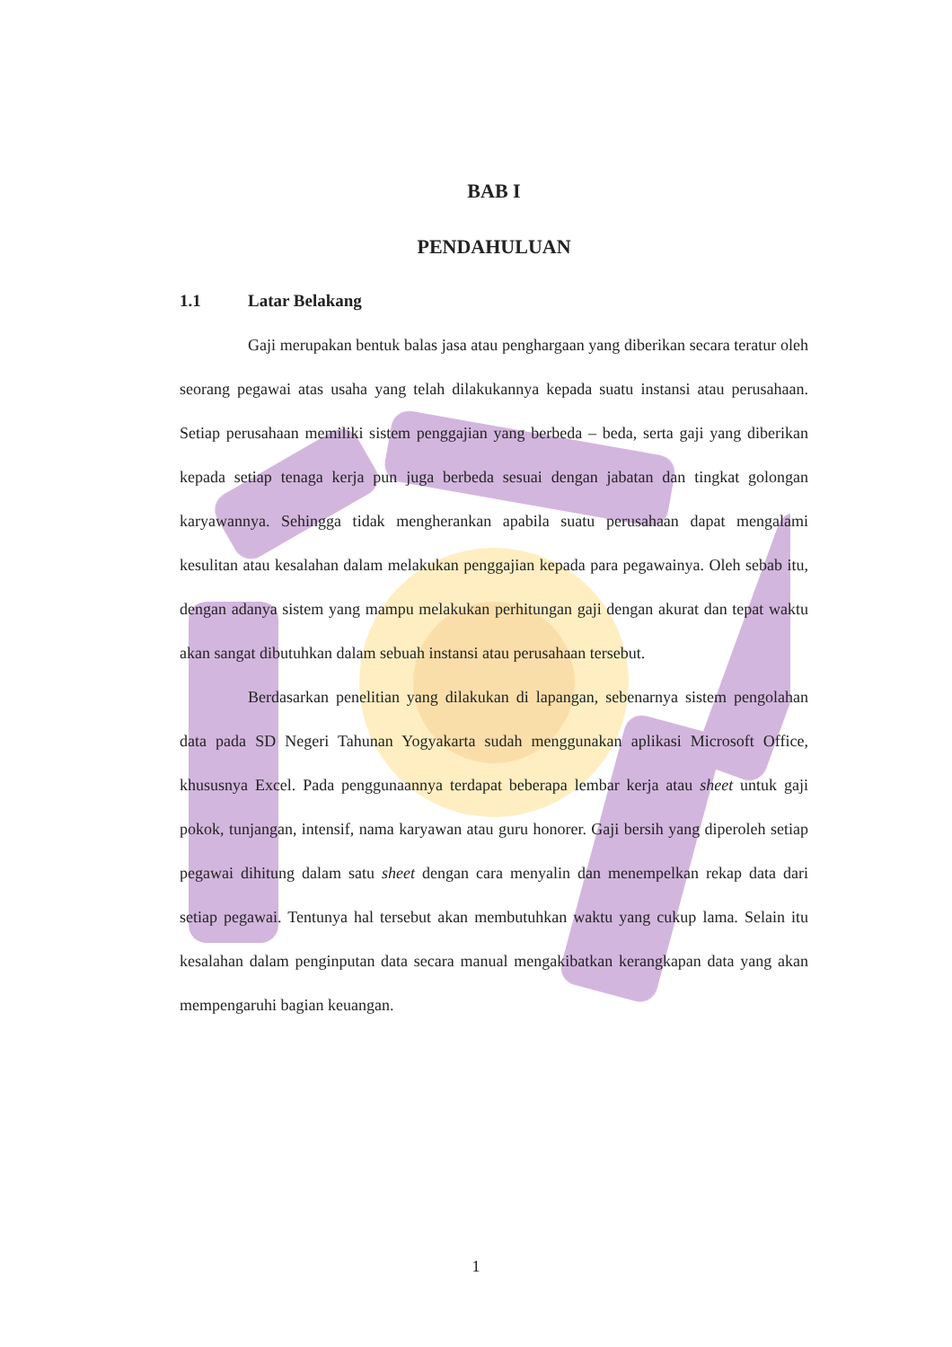BAB I
PENDAHULUAN
1.1 Latar Belakang
Gaji merupakan bentuk balas jasa atau penghargaan yang diberikan secara teratur oleh seorang pegawai atas usaha yang telah dilakukannya kepada suatu instansi atau perusahaan. Setiap perusahaan memiliki sistem penggajian yang berbeda – beda, serta gaji yang diberikan kepada setiap tenaga kerja pun juga berbeda sesuai dengan jabatan dan tingkat golongan karyawannya. Sehingga tidak mengherankan apabila suatu perusahaan dapat mengalami kesulitan atau kesalahan dalam melakukan penggajian kepada para pegawainya. Oleh sebab itu, dengan adanya sistem yang mampu melakukan perhitungan gaji dengan akurat dan tepat waktu akan sangat dibutuhkan dalam sebuah instansi atau perusahaan tersebut.
Berdasarkan penelitian yang dilakukan di lapangan, sebenarnya sistem pengolahan data pada SD Negeri Tahunan Yogyakarta sudah menggunakan aplikasi Microsoft Office, khususnya Excel. Pada penggunaannya terdapat beberapa lembar kerja atau sheet untuk gaji pokok, tunjangan, intensif, nama karyawan atau guru honorer. Gaji bersih yang diperoleh setiap pegawai dihitung dalam satu sheet dengan cara menyalin dan menempelkan rekap data dari setiap pegawai. Tentunya hal tersebut akan membutuhkan waktu yang cukup lama. Selain itu kesalahan dalam penginputan data secara manual mengakibatkan kerangkapan data yang akan mempengaruhi bagian keuangan.
1